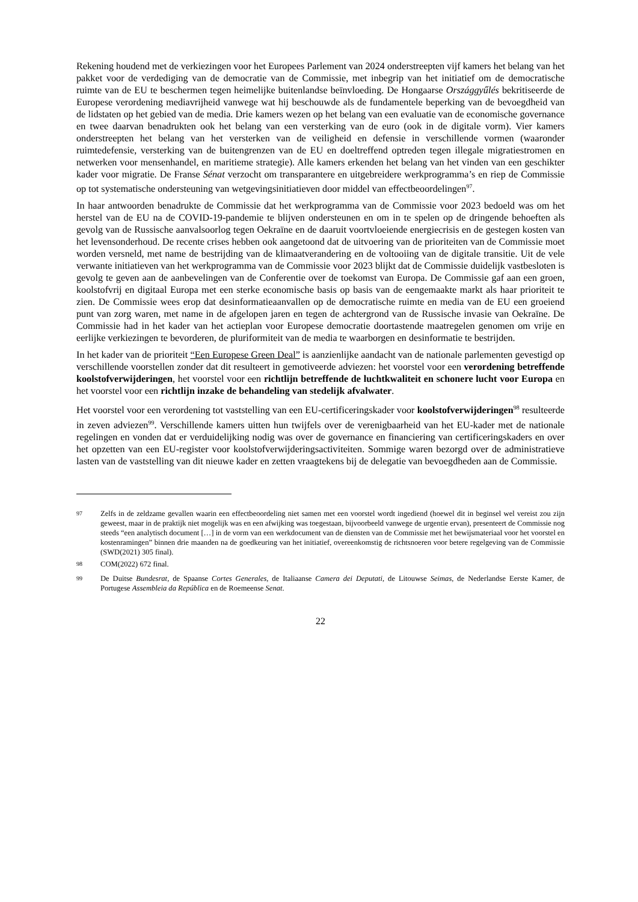Rekening houdend met de verkiezingen voor het Europees Parlement van 2024 onderstreepten vijf kamers het belang van het pakket voor de verdediging van de democratie van de Commissie, met inbegrip van het initiatief om de democratische ruimte van de EU te beschermen tegen heimelijke buitenlandse beïnvloeding. De Hongaarse Országgyűlés bekritiseerde de Europese verordening mediavrijheid vanwege wat hij beschouwde als de fundamentele beperking van de bevoegdheid van de lidstaten op het gebied van de media. Drie kamers wezen op het belang van een evaluatie van de economische governance en twee daarvan benadrukten ook het belang van een versterking van de euro (ook in de digitale vorm). Vier kamers onderstreepten het belang van het versterken van de veiligheid en defensie in verschillende vormen (waaronder ruimtedefensie, versterking van de buitengrenzen van de EU en doeltreffend optreden tegen illegale migratiestromen en netwerken voor mensenhandel, en maritieme strategie). Alle kamers erkenden het belang van het vinden van een geschikter kader voor migratie. De Franse Sénat verzocht om transparantere en uitgebreidere werkprogramma’s en riep de Commissie op tot systematische ondersteuning van wetgevingsinitiatieven door middel van effectbeoordelingen<sup>97</sup>.
In haar antwoorden benadrukte de Commissie dat het werkprogramma van de Commissie voor 2023 bedoeld was om het herstel van de EU na de COVID-19-pandemie te blijven ondersteunen en om in te spelen op de dringende behoeften als gevolg van de Russische aanvalsoorlog tegen Oekraïne en de daaruit voortvloeiende energiecrisis en de gestegen kosten van het levensonderhoud. De recente crises hebben ook aangetoond dat de uitvoering van de prioriteiten van de Commissie moet worden versneld, met name de bestrijding van de klimaatverandering en de voltooiing van de digitale transitie. Uit de vele verwante initiatieven van het werkprogramma van de Commissie voor 2023 blijkt dat de Commissie duidelijk vastbesloten is gevolg te geven aan de aanbevelingen van de Conferentie over de toekomst van Europa. De Commissie gaf aan een groen, koolstofvrij en digitaal Europa met een sterke economische basis op basis van de eengemaakte markt als haar prioriteit te zien. De Commissie wees erop dat desinformatieaanvallen op de democratische ruimte en media van de EU een groeiend punt van zorg waren, met name in de afgelopen jaren en tegen de achtergrond van de Russische invasie van Oekraïne. De Commissie had in het kader van het actieplan voor Europese democratie doortastende maatregelen genomen om vrije en eerlijke verkiezingen te bevorderen, de pluriformiteit van de media te waarborgen en desinformatie te bestrijden.
In het kader van de prioriteit “Een Europese Green Deal” is aanzienlijke aandacht van de nationale parlementen gevestigd op verschillende voorstellen zonder dat dit resulteert in gemotiveerde adviezen: het voorstel voor een verordening betreffende koolstofverwijderingen, het voorstel voor een richtlijn betreffende de luchtkwaliteit en schonere lucht voor Europa en het voorstel voor een richtlijn inzake de behandeling van stedelijk afvalwater.
Het voorstel voor een verordening tot vaststelling van een EU-certificeringskader voor koolstofverwijderingen<sup>98</sup> resulteerde in zeven adviezen<sup>99</sup>. Verschillende kamers uitten hun twijfels over de verenigbaarheid van het EU-kader met de nationale regelingen en vonden dat er verduidelijking nodig was over de governance en financiering van certificeringskaders en over het opzetten van een EU-register voor koolstofverwijderingsactiviteiten. Sommige waren bezorgd over de administratieve lasten van de vaststelling van dit nieuwe kader en zetten vraagtekens bij de delegatie van bevoegdheden aan de Commissie.
<sup>97</sup> Zelfs in de zeldzame gevallen waarin een effectbeoordeling niet samen met een voorstel wordt ingediend (hoewel dit in beginsel wel vereist zou zijn geweest, maar in de praktijk niet mogelijk was en een afwijking was toegestaan, bijvoorbeeld vanwege de urgentie ervan), presenteert de Commissie nog steeds “een analytisch document […] in de vorm van een werkdocument van de diensten van de Commissie met het bewijsmateriaal voor het voorstel en kostenramingen” binnen drie maanden na de goedkeuring van het initiatief, overeenkomstig de richtsnoeren voor betere regelgeving van de Commissie (SWD(2021) 305 final).
<sup>98</sup> COM(2022) 672 final.
<sup>99</sup> De Duitse Bundesrat, de Spaanse Cortes Generales, de Italiaanse Camera dei Deputati, de Litouwse Seimas, de Nederlandse Eerste Kamer, de Portugese Assembleia da República en de Roemeense Senat.
22